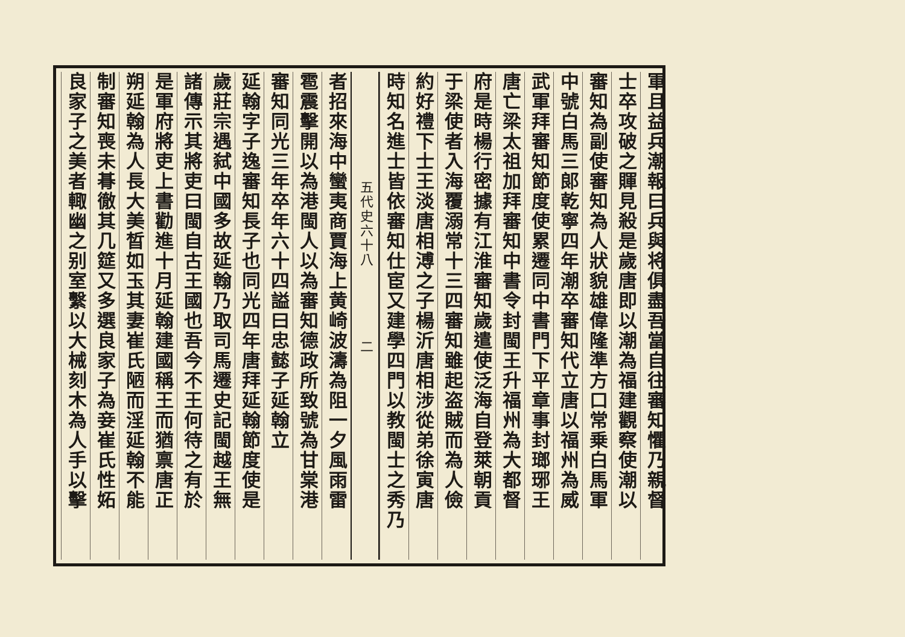軍且益兵潮報曰兵與将俱盡吾當自往審知懼乃親督
士卒攻破之賱見殺是歲唐即以潮為福建觀察使潮以
審知為副使審知為人狀貌雄偉隆準方口常乗白馬軍
中號白馬三郎乾寧四年潮卒審知代立唐以福州為威
武軍拜審知節度使累遷同中書門下平章事封瑯琊王
唐亡梁太祖加拜審知中書令封閩王升福州為大都督
府是時楊行密據有江淮審知歲遣使泛海自登萊朝貢
于梁使者入海覆溺常十三四審知雖起盗賊而為人儉
約好禮下士王淡唐相溥之子楊沂唐相涉從弟徐寅唐
時知名進士皆依審知仕宦又建學四門以教閩士之秀乃
五代史六十八　　　　　二
者招來海中蠻夷商賈海上黄崎波濤為阻一夕風雨雷
雹震擊開以為港閩人以為審知德政所致號為甘棠港
審知同光三年卒年六十四謚曰忠懿子延翰立
延翰字子逸審知長子也同光四年唐拜延翰節度使是
歲莊宗遇弑中國多故延翰乃取司馬遷史記閩越王無
諸傳示其將吏曰閩自古王國也吾今不王何待之有於
是軍府將吏上書勸進十月延翰建國稱王而猶禀唐正
朔延翰為人長大美晳如玉其妻崔氏陋而淫延翰不能
制審知喪未朞徹其几筵又多選良家子為妾崔氏性妬
良家子之美者輙幽之别室繫以大械刻木為人手以擊